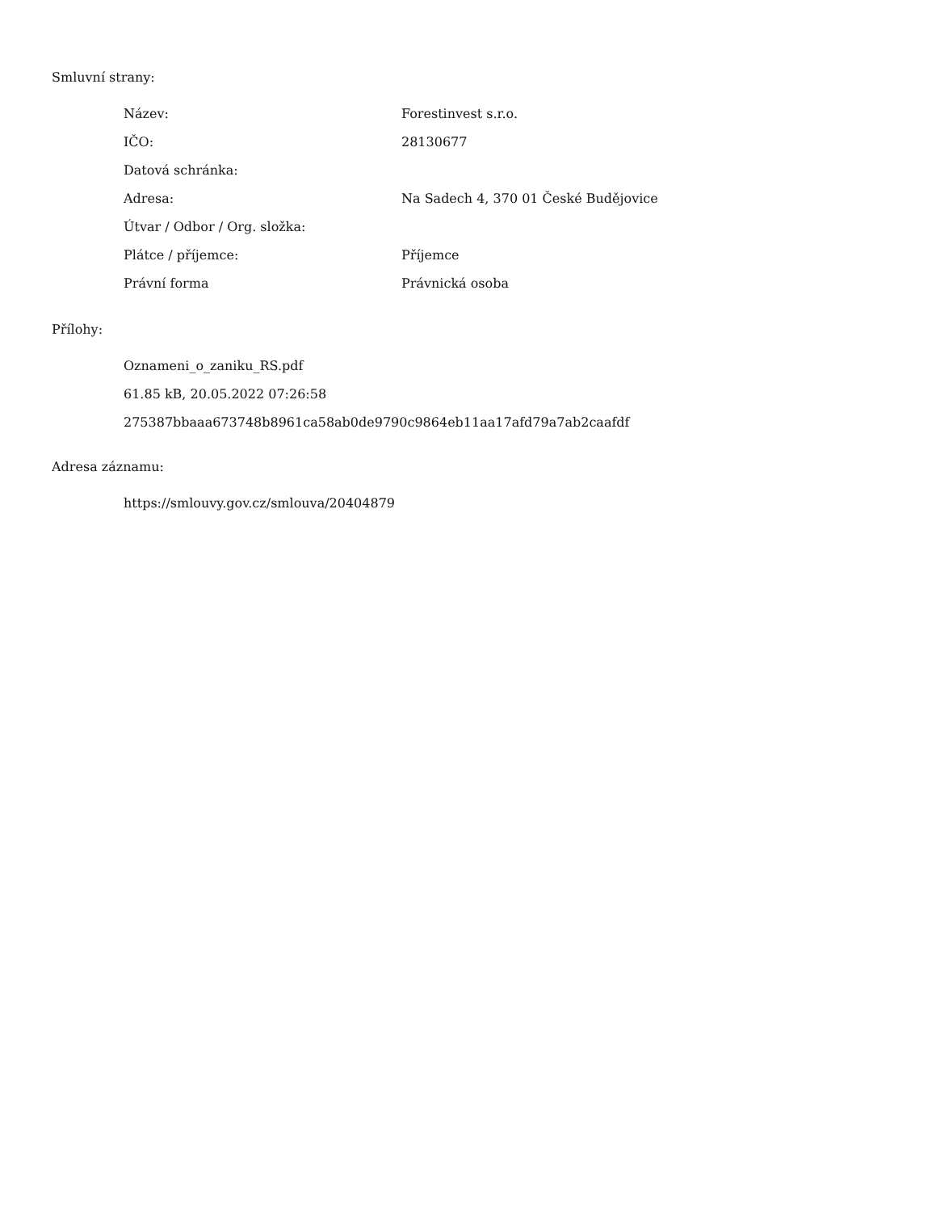Smluvní strany:
| Název: | Forestinvest s.r.o. |
| IČO: | 28130677 |
| Datová schránka: | |
| Adresa: | Na Sadech 4, 370 01 České Budějovice |
| Útvar / Odbor / Org. složka: | |
| Plátce / příjemce: | Příjemce |
| Právní forma | Právnická osoba |
Přílohy:
Oznameni_o_zaniku_RS.pdf
61.85 kB, 20.05.2022 07:26:58
275387bbaaa673748b8961ca58ab0de9790c9864eb11aa17afd79a7ab2caafdf
Adresa záznamu:
https://smlouvy.gov.cz/smlouva/20404879